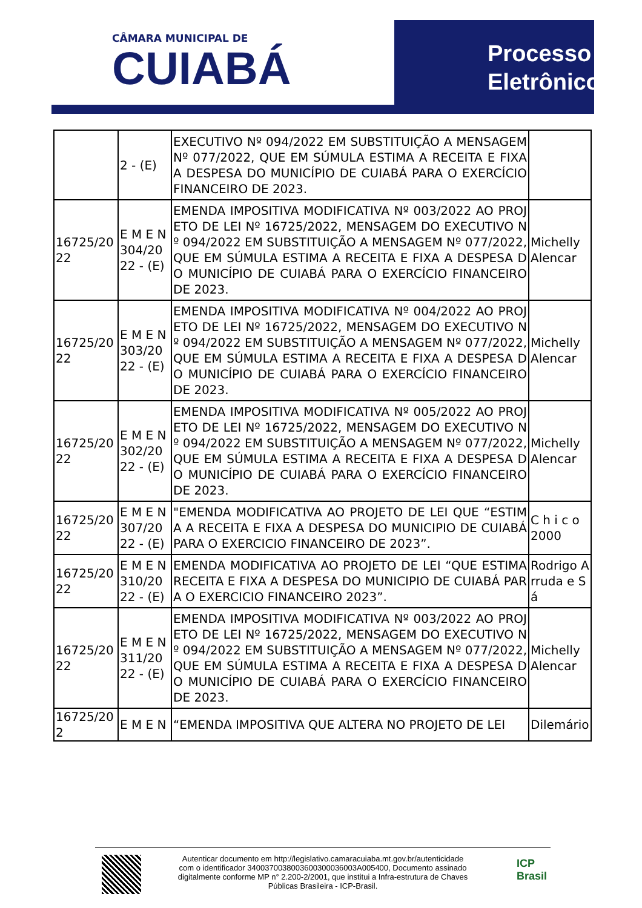CÂMARA MUNICIPAL DE
CUIABÁ
Processo
Eletrônico
| | 2 - (E) | EXECUTIVO Nº 094/2022 EM SUBSTITUIÇÃO A MENSAGEM Nº 077/2022, QUE EM SÚMULA ESTIMA A RECEITA E FIXA A DESPESA DO MUNICÍPIO DE CUIABÁ PARA O EXERCÍCIO FINANCEIRO DE 2023. | |
| 16725/2022 | E M E N 304/2022 - (E) | EMENDA IMPOSITIVA MODIFICATIVA Nº 003/2022 AO PROJETO DE LEI Nº 16725/2022, MENSAGEM DO EXECUTIVO Nº 094/2022 EM SUBSTITUIÇÃO A MENSAGEM Nº 077/2022, QUE EM SÚMULA ESTIMA A RECEITA E FIXA A DESPESA DO MUNICÍPIO DE CUIABÁ PARA O EXERCÍCIO FINANCEIRO DE 2023. | Michelly Alencar |
| 16725/2022 | E M E N 303/2022 - (E) | EMENDA IMPOSITIVA MODIFICATIVA Nº 004/2022 AO PROJETO DE LEI Nº 16725/2022, MENSAGEM DO EXECUTIVO Nº 094/2022 EM SUBSTITUIÇÃO A MENSAGEM Nº 077/2022, QUE EM SÚMULA ESTIMA A RECEITA E FIXA A DESPESA DO MUNICÍPIO DE CUIABÁ PARA O EXERCÍCIO FINANCEIRO DE 2023. | Michelly Alencar |
| 16725/2022 | E M E N 302/2022 - (E) | EMENDA IMPOSITIVA MODIFICATIVA Nº 005/2022 AO PROJETO DE LEI Nº 16725/2022, MENSAGEM DO EXECUTIVO Nº 094/2022 EM SUBSTITUIÇÃO A MENSAGEM Nº 077/2022, QUE EM SÚMULA ESTIMA A RECEITA E FIXA A DESPESA DO MUNICÍPIO DE CUIABÁ PARA O EXERCÍCIO FINANCEIRO DE 2023. | Michelly Alencar |
| 16725/2022 | E M E N 307/2022 - (E) | "EMENDA MODIFICATIVA AO PROJETO DE LEI QUE “ESTIMA A RECEITA E FIXA A DESPESA DO MUNICIPIO DE CUIABÁ PARA O EXERCICIO FINANCEIRO DE 2023”. | C h i c o 2000 |
| 16725/2022 | E M E N 310/2022 - (E) | EMENDA MODIFICATIVA AO PROJETO DE LEI “QUE ESTIMA RECEITA E FIXA A DESPESA DO MUNICIPIO DE CUIABÁ PARA O EXERCICIO FINANCEIRO 2023”. | Rodrigo Arruda e Sá |
| 16725/2022 | E M E N 311/2022 - (E) | EMENDA IMPOSITIVA MODIFICATIVA Nº 003/2022 AO PROJETO DE LEI Nº 16725/2022, MENSAGEM DO EXECUTIVO Nº 094/2022 EM SUBSTITUIÇÃO A MENSAGEM Nº 077/2022, QUE EM SÚMULA ESTIMA A RECEITA E FIXA A DESPESA DO MUNICÍPIO DE CUIABÁ PARA O EXERCÍCIO FINANCEIRO DE 2023. | Michelly Alencar |
| 16725/202 | E M E N | “EMENDA IMPOSITIVA QUE ALTERA NO PROJETO DE LEI | Dilemário |
Autenticar documento em http://legislativo.camaracuiaba.mt.gov.br/autenticidade
com o identificador 340037003800360030003600​3A005400, Documento assinado
digitalmente conforme MP n° 2.200-2/2001, que institui a Infra-estrutura de Chaves
Públicas Brasileira - ICP-Brasil.
ICP
Brasil